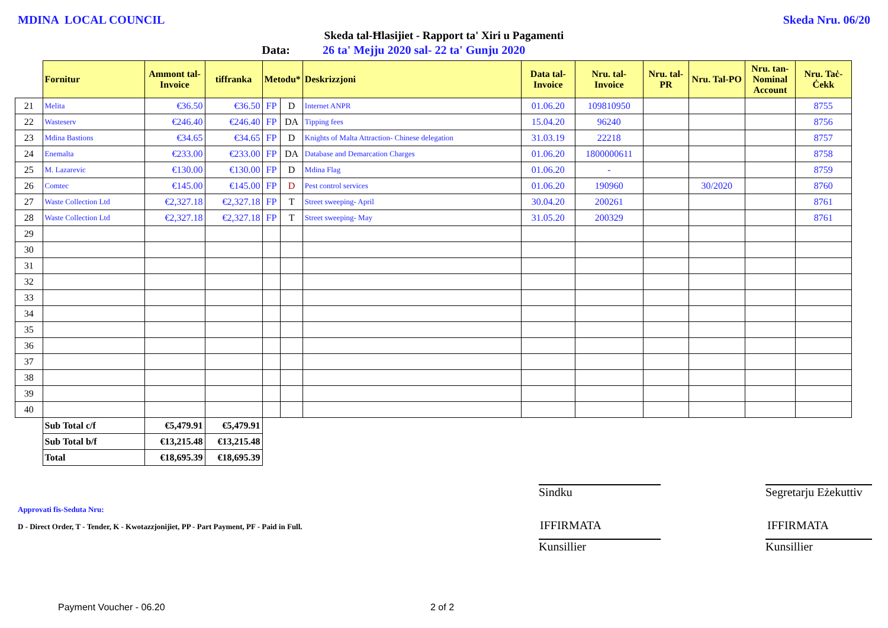MDINA LOCAL COUNCIL Skeda Nru. 06/20
Skeda tal-Ħlasijiet - Rapport ta' Xiri u Pagamenti
Data: 26 ta' Mejju 2020 sal- 22 ta' Gunju 2020
| | Fornitur | Ammont tal-Invoice | tiffranka | Metodu* | | Deskrizzjoni | Data tal-Invoice | Nru. tal-Invoice | Nru. tal-PR | Nru. Tal-PO | Nru. tan-Nominal Account | Nru. Taċ-Ċekk |
| --- | --- | --- | --- | --- | --- | --- | --- | --- | --- | --- | --- | --- |
| 21 | Melita | €36.50 | €36.50 | FP | D | Internet ANPR | 01.06.20 | 109810950 | | | | 8755 |
| 22 | Wasteserv | €246.40 | €246.40 | FP | DA | Tipping fees | 15.04.20 | 96240 | | | | 8756 |
| 23 | Mdina Bastions | €34.65 | €34.65 | FP | D | Knights of Malta Attraction- Chinese delegation | 31.03.19 | 22218 | | | | 8757 |
| 24 | Enemalta | €233.00 | €233.00 | FP | DA | Database and Demarcation Charges | 01.06.20 | 1800000611 | | | | 8758 |
| 25 | M. Lazarevic | €130.00 | €130.00 | FP | D | Mdina Flag | 01.06.20 | - | | | | 8759 |
| 26 | Comtec | €145.00 | €145.00 | FP | D | Pest control services | 01.06.20 | 190960 | | 30/2020 | | 8760 |
| 27 | Waste Collection Ltd | €2,327.18 | €2,327.18 | FP | T | Street sweeping- April | 30.04.20 | 200261 | | | | 8761 |
| 28 | Waste Collection Ltd | €2,327.18 | €2,327.18 | FP | T | Street sweeping- May | 31.05.20 | 200329 | | | | 8761 |
| 29 | | | | | | | | | | | | |
| 30 | | | | | | | | | | | | |
| 31 | | | | | | | | | | | | |
| 32 | | | | | | | | | | | | |
| 33 | | | | | | | | | | | | |
| 34 | | | | | | | | | | | | |
| 35 | | | | | | | | | | | | |
| 36 | | | | | | | | | | | | |
| 37 | | | | | | | | | | | | |
| 38 | | | | | | | | | | | | |
| 39 | | | | | | | | | | | | |
| 40 | | | | | | | | | | | | |
| | Sub Total c/f | €5,479.91 | €5,479.91 | | | | | | | | | |
| | Sub Total b/f | €13,215.48 | €13,215.48 | | | | | | | | | |
| | Total | €18,695.39 | €18,695.39 | | | | | | | | | |
Approvati fis-Seduta Nru:
D - Direct Order, T - Tender, K - Kwotazzjonijiet, PP - Part Payment, PF - Paid in Full.
Sindku
Segretarju Eżekuttiv
IFFIRMATA IFFIRMATA
Kunsillier Kunsillier
Payment Voucher - 06.20 2 of 2